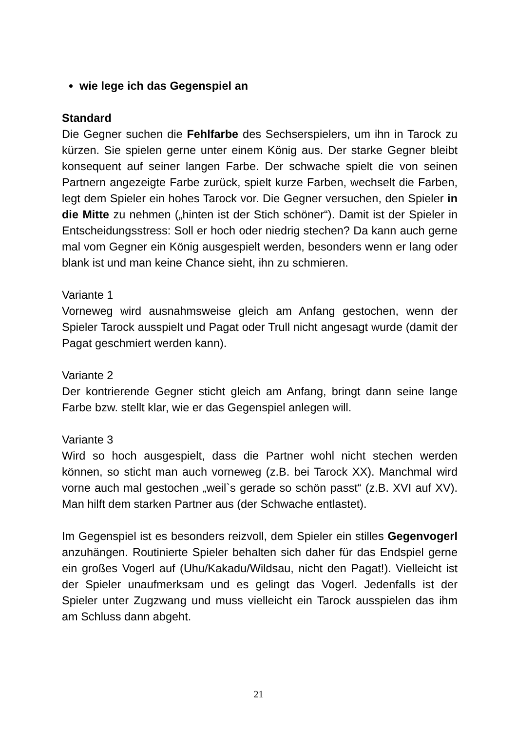wie lege ich das Gegenspiel an
Standard
Die Gegner suchen die Fehlfarbe des Sechserspielers, um ihn in Tarock zu kürzen. Sie spielen gerne unter einem König aus. Der starke Gegner bleibt konsequent auf seiner langen Farbe. Der schwache spielt die von seinen Partnern angezeigte Farbe zurück, spielt kurze Farben, wechselt die Farben, legt dem Spieler ein hohes Tarock vor. Die Gegner versuchen, den Spieler in die Mitte zu nehmen („hinten ist der Stich schöner“). Damit ist der Spieler in Entscheidungsstress: Soll er hoch oder niedrig stechen? Da kann auch gerne mal vom Gegner ein König ausgespielt werden, besonders wenn er lang oder blank ist und man keine Chance sieht, ihn zu schmieren.
Variante 1
Vorneweg wird ausnahmsweise gleich am Anfang gestochen, wenn der Spieler Tarock ausspielt und Pagat oder Trull nicht angesagt wurde (damit der Pagat geschmiert werden kann).
Variante 2
Der kontrierende Gegner sticht gleich am Anfang, bringt dann seine lange Farbe bzw. stellt klar, wie er das Gegenspiel anlegen will.
Variante 3
Wird so hoch ausgespielt, dass die Partner wohl nicht stechen werden können, so sticht man auch vorneweg (z.B. bei Tarock XX). Manchmal wird vorne auch mal gestochen „weil`s gerade so schön passt“ (z.B. XVI auf XV). Man hilft dem starken Partner aus (der Schwache entlastet).
Im Gegenspiel ist es besonders reizvoll, dem Spieler ein stilles Gegenvogerl anzuhängen. Routinierte Spieler behalten sich daher für das Endspiel gerne ein großes Vogerl auf (Uhu/Kakadu/Wildsau, nicht den Pagat!). Vielleicht ist der Spieler unaufmerksam und es gelingt das Vogerl. Jedenfalls ist der Spieler unter Zugzwang und muss vielleicht ein Tarock ausspielen das ihm am Schluss dann abgeht.
21